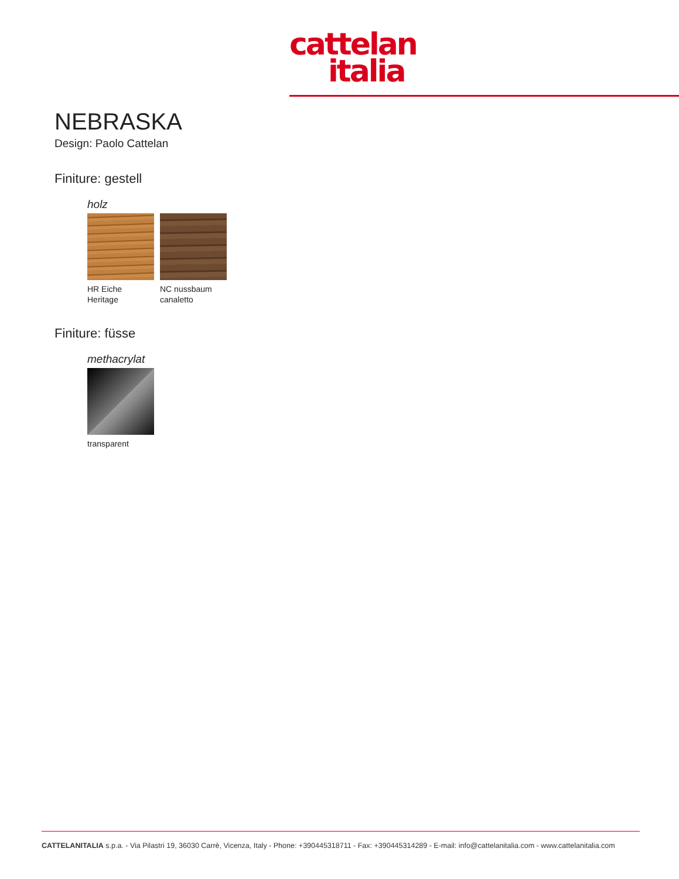cattelan
italia
NEBRASKA
Design: Paolo Cattelan
Finiture: gestell
holz
HR Eiche Heritage
NC nussbaum canaletto
Finiture: füsse
methacrylat
transparent
CATTELANITALIA s.p.a. - Via Pilastri 19, 36030 Carrè, Vicenza, Italy - Phone: +390445318711 - Fax: +390445314289 - E-mail: info@cattelanitalia.com - www.cattelanitalia.com